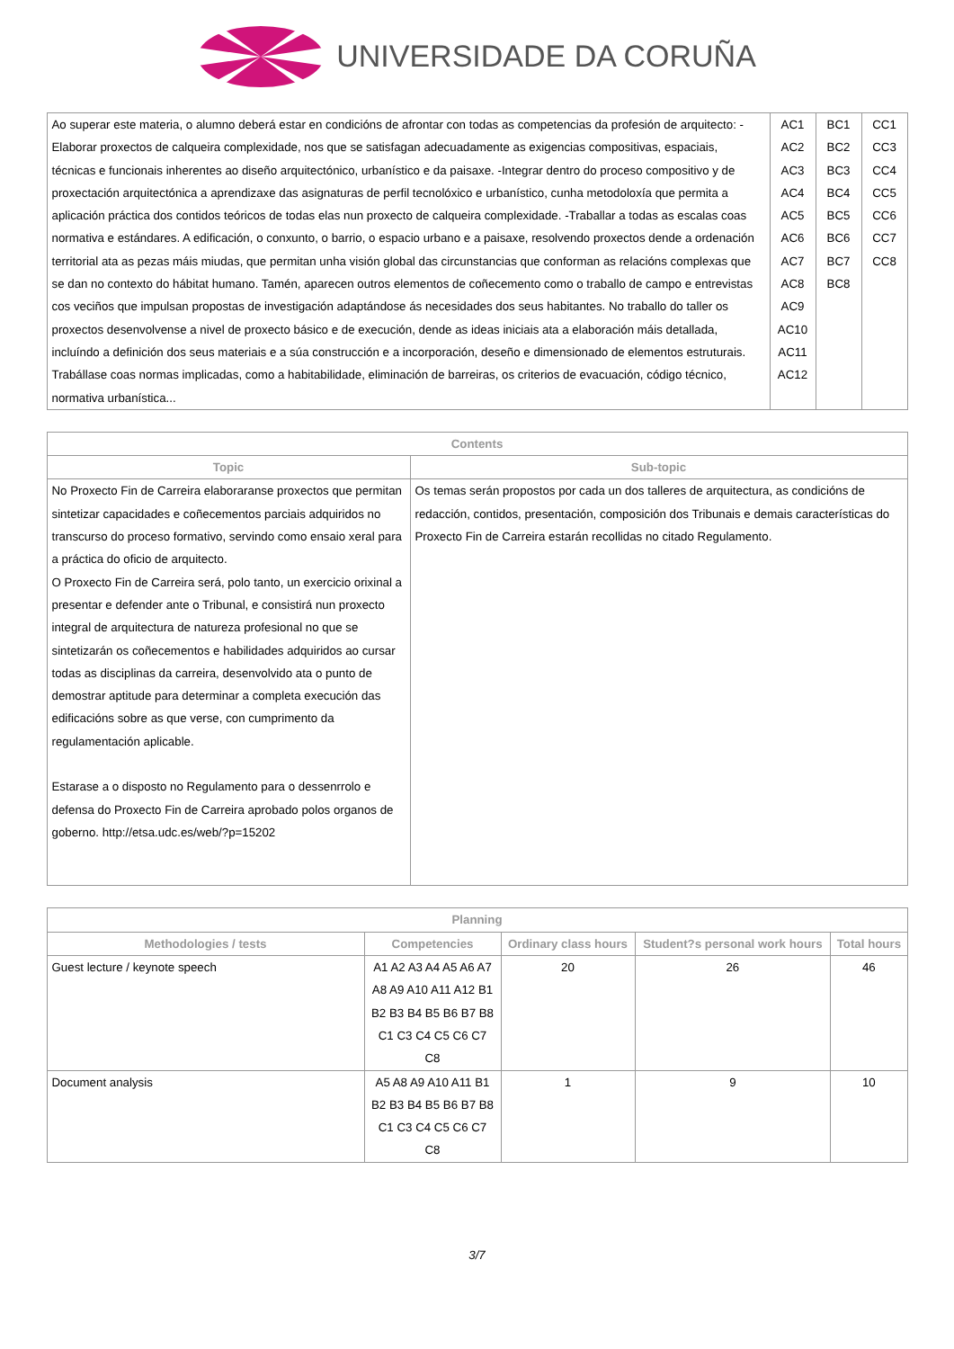UNIVERSIDADE DA CORUÑA
| Ao superar este materia, o alumno deberá estar en condicións de afrontar con todas as competencias da profesión de arquitecto: -Elaborar proxectos de calqueira complexidade, nos que se satisfagan adecuadamente as exigencias compositivas, espaciais, técnicas e funcionais inherentes ao diseño arquitectónico, urbanístico e da paisaxe. -Integrar dentro do proceso compositivo y de proxectación arquitectónica a aprendizaxe das asignaturas de perfil tecnolóxico e urbanístico, cunha metodoloxía que permita a aplicación práctica dos contidos teóricos de todas elas nun proxecto de calqueira complexidade. -Traballar a todas as escalas coas normativa e estándares. A edificación, o conxunto, o barrio, o espacio urbano e a paisaxe, resolvendo proxectos dende a ordenación territorial ata as pezas máis miudas, que permitan unha visión global das circunstancias que conforman as relacións complexas que se dan no contexto do hábitat humano. Tamén, aparecen outros elementos de coñecemento como o traballo de campo e entrevistas cos veciños que impulsan propostas de investigación adaptándose ás necesidades dos seus habitantes. No traballo do taller os proxectos desenvolvense a nivel de proxecto básico e de execución, dende as ideas iniciais ata a elaboración máis detallada, incluíndo a definición dos seus materiais e a súa construcción e a incorporación, deseño e dimensionado de elementos estruturais. Trabállase coas normas implicadas, como a habitabilidade, eliminación de barreiras, os criterios de evacuación, código técnico, normativa urbanística... | AC1 AC2 AC3 AC4 AC5 AC6 AC7 AC8 AC9 AC10 AC11 AC12 | BC1 BC2 BC3 BC4 BC5 BC6 BC7 BC8 | CC1 CC3 CC4 CC5 CC6 CC7 CC8 |
| Contents | |
| --- | --- |
| Topic | Sub-topic |
| No Proxecto Fin de Carreira elaboraranse proxectos que permitan sintetizar capacidades e coñecementos parciais adquiridos no transcurso do proceso formativo, servindo como ensaio xeral para a práctica do oficio de arquitecto. O Proxecto Fin de Carreira será, polo tanto, un exercicio orixinal a presentar e defender ante o Tribunal, e consistirá nun proxecto integral de arquitectura de natureza profesional no que se sintetizarán os coñecementos e habilidades adquiridos ao cursar todas as disciplinas da carreira, desenvolvido ata o punto de demostrar aptitude para determinar a completa execución das edificacións sobre as que verse, con cumprimento da regulamentación aplicable. Estarase a o disposto no Regulamento para o dessenrrolo e defensa do Proxecto Fin de Carreira aprobado polos organos de goberno. http://etsa.udc.es/web/?p=15202 | Os temas serán propostos por cada un dos talleres de arquitectura, as condicións de redacción, contidos, presentación, composición dos Tribunais e demais características do Proxecto Fin de Carreira estarán recollidas no citado Regulamento. |
| Planning | | | | |
| --- | --- | --- | --- | --- |
| Methodologies / tests | Competencies | Ordinary class hours | Student?s personal work hours | Total hours |
| Guest lecture / keynote speech | A1 A2 A3 A4 A5 A6 A7 A8 A9 A10 A11 A12 B1 B2 B3 B4 B5 B6 B7 B8 C1 C3 C4 C5 C6 C7 C8 | 20 | 26 | 46 |
| Document analysis | A5 A8 A9 A10 A11 B1 B2 B3 B4 B5 B6 B7 B8 C1 C3 C4 C5 C6 C7 C8 | 1 | 9 | 10 |
3/7